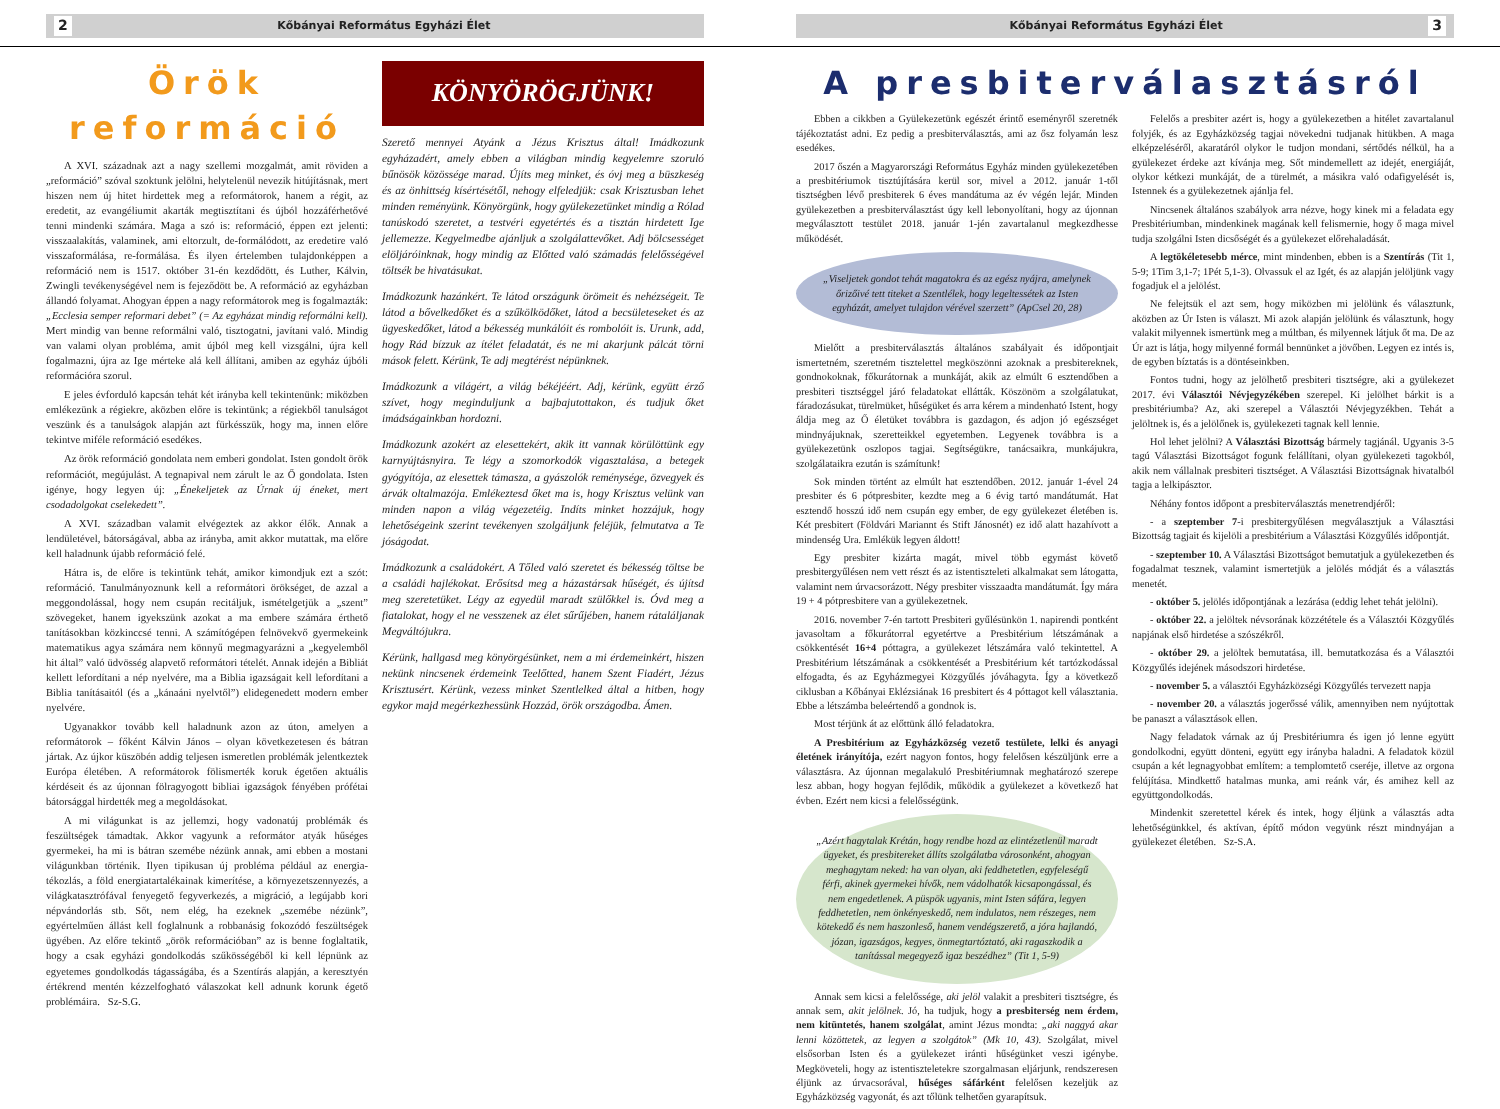2 Kőbányai Református Egyházi Élet
Örök reformáció
A XVI. századnak azt a nagy szellemi mozgalmát, amit röviden a „reformáció” szóval szoktunk jelölni, helytelenül nevezik hitújításnak, mert hiszen nem új hitet hirdettek meg a reformátorok, hanem a régit, az eredetit, az evangéliumit akarták megtisztítani és újból hozzáférhetővé tenni mindenki számára. Maga a szó is: reformáció, éppen ezt jelenti: visszaalakítás, valaminek, ami eltorzult, de-formálódott, az eredetire való visszaformálása, re-formálása. És ilyen értelemben tulajdonképpen a reformáció nem is 1517. október 31-én kezdődött, és Luther, Kálvin, Zwingli tevékenységével nem is fejeződött be. A reformáció az egyházban állandó folyamat. Ahogyan éppen a nagy reformátorok meg is fogalmazták: „Ecclesia semper reformari debet” (= Az egyházat mindig reformálni kell). Mert mindig van benne reformálni való, tisztogatni, javítani való. Mindig van valami olyan probléma, amit újból meg kell vizsgálni, újra kell fogalmazni, újra az Ige mérteke alá kell állítani, amiben az egyház újbóli reformációra szorul.
E jeles évforduló kapcsán tehát két irányba kell tekintenünk: miközben emlékezünk a régiekre, aközben előre is tekintünk; a régiekből tanulságot veszünk és a tanulságok alapján azt fürkésszük, hogy ma, innen előre tekintve miféle reformáció esedékes.
Az örök reformáció gondolata nem emberi gondolat. Isten gondolt örök reformációt, megújulást. A tegnapival nem zárult le az Ő gondolata. Isten igénye, hogy legyen új: „Énekeljetek az Úrnak új éneket, mert csodadolgokat cselekedett”.
A XVI. században valamit elvégeztek az akkor élők. Annak a lendületével, bátorságával, abba az irányba, amit akkor mutattak, ma előre kell haladnunk újabb reformáció felé.
Hátra is, de előre is tekintünk tehát, amikor kimondjuk ezt a szót: reformáció. Tanulmányoznunk kell a reformátori örökséget, de azzal a meggondolással, hogy nem csupán recitáljuk, ismételgetjük a „szent” szövegeket, hanem igyekszünk azokat a ma embere számára érthető tanításokban közkinccsé tenni. A számítógépen felnövekvő gyermekeink matematikus agya számára nem könnyű megmagyarázni a „kegyelemből hit által” való üdvösség alapvető reformátori tételét. Annak idején a Bibliát kellett lefordítani a nép nyelvére, ma a Biblia igazságait kell lefordítani a Biblia tanításaitól (és a „kánaáni nyelvtől”) elidegenedett modern ember nyelvére.
Ugyanakkor tovább kell haladnunk azon az úton, amelyen a reformátorok – főként Kálvin János – olyan következetesen és bátran jártak. Az újkor küszöbén addig teljesen ismeretlen problémák jelentkeztek Európa életében. A reformátorok fölismerték koruk égetően aktuális kérdéseit és az újonnan fölragyogott bibliai igazságok fényében prófétai bátorsággal hirdették meg a megoldásokat.
A mi világunkat is az jellemzi, hogy vadonatúj problémák és feszültségek támadtak. Akkor vagyunk a reformátor atyák hűséges gyermekei, ha mi is bátran szemébe nézünk annak, ami ebben a mostani világunkban történik. Ilyen tipikusan új probléma például az energia-tékozlás, a föld energiatartalékainak kimerítése, a környezetszennyezés, a világkatasztrófával fenyegető fegyverkezés, a migráció, a legújabb kori népvándorlás stb. Sőt, nem elég, ha ezeknek „szemébe nézünk”, egyértelműen állást kell foglalnunk a robbanásig fokozódó feszültségek ügyében. Az előre tekintő „örök reformációban” az is benne foglaltatik, hogy a csak egyházi gondolkodás szűkösségéből ki kell lépnünk az egyetemes gondolkodás tágasságába, és a Szentírás alapján, a keresztyén értékrend mentén kézzelfogható válaszokat kell adnunk korunk égető problémáira. Sz-S.G.
KÖNYÖRÖGJÜNK!
Szerető mennyei Atyánk a Jézus Krisztus által! Imádkozunk egyházadért, amely ebben a világban mindig kegyelemre szoruló bűnösök közössége marad. Újíts meg minket, és óvj meg a büszkeség és az önhittség kísértésétől, nehogy elfeledjük: csak Krisztusban lehet minden reményünk. Könyörgünk, hogy gyülekezetünket mindig a Rólad tanúskodó szeretet, a testvéri egyetértés és a tisztán hirdetett Ige jellemezze. Kegyelmedbe ajánljuk a szolgálattevőket. Adj bölcsességet elöljáróinknak, hogy mindig az Előtted való számadás felelősségével töltsék be hivatásukat.
Imádkozunk hazánkért. Te látod országunk örömeit és nehézségeit. Te látod a bővelkedőket és a szűkölködőket, látod a becsületeseket és az ügyeskedőket, látod a békesség munkálóit és rombolóit is. Urunk, add, hogy Rád bízzuk az ítélet feladatát, és ne mi akarjunk pálcát törni mások felett. Kérünk, Te adj megtérést népünknek.
Imádkozunk a világért, a világ békéjéért. Adj, kérünk, együtt érző szívet, hogy meginduljunk a bajbajutottakon, és tudjuk őket imádságainkban hordozni.
Imádkozunk azokért az elesettekért, akik itt vannak körülöttünk egy karnyújtásnyira. Te légy a szomorkodók vigasztalása, a betegek gyógyítója, az elesettek támasza, a gyászolók reménysége, özvegyek és árvák oltalmazója. Emlékeztesd őket ma is, hogy Krisztus velünk van minden napon a világ végezetéig. Indíts minket hozzájuk, hogy lehetőségeink szerint tevékenyen szolgáljunk feléjük, felmutatva a Te jóságodat.
Imádkozunk a családokért. A Tőled való szeretet és békesség töltse be a családi hajlékokat. Erősítsd meg a házastársak hűségét, és újítsd meg szeretetüket. Légy az egyedül maradt szülőkkel is. Óvd meg a fiatalokat, hogy el ne vesszenek az élet sűrűjében, hanem rátaláljanak Megváltójukra.
Kérünk, hallgasd meg könyörgésünket, nem a mi érdemeinkért, hiszen nekünk nincsenek érdemeink Teelőtted, hanem Szent Fiadért, Jézus Krisztusért. Kérünk, vezess minket Szentlelked által a hitben, hogy egykor majd megérkezhessünk Hozzád, örök országodba. Ámen.
Kőbányai Református Egyházi Élet 3
A presbiterválasztásról
Ebben a cikkben a Gyülekezetünk egészét érintő eseményről szeretnék tájékoztatást adni. Ez pedig a presbiterválasztás, ami az ősz folyamán lesz esedékes.
2017 őszén a Magyarországi Református Egyház minden gyülekezetében a presbitériumok tisztújítására kerül sor, mivel a 2012. január 1-től tisztségben lévő presbiterek 6 éves mandátuma az év végén lejár. Minden gyülekezetben a presbiterválasztást úgy kell lebonyolítani, hogy az újonnan megválasztott testület 2018. január 1-jén zavartalanul megkezdhesse működését.
„Viseljetek gondot tehát magatokra és az egész nyájra, amelynek őrizőivé tett titeket a Szentlélek, hogy legeltessétek az Isten egyházát, amelyet tulajdon vérével szerzett” (ApCsel 20, 28)
Mielőtt a presbiterválasztás általános szabályait és időpontjait ismertetném, szeretném tisztelettel megköszönni azoknak a presbitereknek, gondnokoknak, főkurátornak a munkáját, akik az elmúlt 6 esztendőben a presbiteri tisztséggel járó feladatokat ellátták. Köszönöm a szolgálatukat, fáradozásukat, türelmüket, hűségüket és arra kérem a mindenható Istent, hogy áldja meg az Ő életüket továbbra is gazdagon, és adjon jó egészséget mindnyájuknak, szeretteikkel egyetemben. Legyenek továbbra is a gyülekezetünk oszlopos tagjai. Segítségükre, tanácsaikra, munkájukra, szolgálataikra ezután is számítunk!
Sok minden történt az elmúlt hat esztendőben. 2012. január 1-ével 24 presbiter és 6 pótpresbiter, kezdte meg a 6 évig tartó mandátumát. Hat esztendő hosszú idő nem csupán egy ember, de egy gyülekezet életében is. Két presbitert (Földvári Mariannt és Stift Jánosnét) ez idő alatt hazahívott a mindenség Ura. Emlékük legyen áldott!
Egy presbiter kizárta magát, mivel több egymást követő presbitergyűlésen nem vett részt és az istentiszteleti alkalmakat sem látogatta, valamint nem úrvacsorázott. Négy presbiter visszaadta mandátumát. Így mára 19 + 4 pótpresbitere van a gyülekezetnek.
2016. november 7-én tartott Presbiteri gyűlésünkön 1. napirendi pontként javasoltam a főkurátorral egyetértve a Presbitérium létszámának a csökkentését 16+4 póttagra, a gyülekezet létszámára való tekintettel. A Presbitérium létszámának a csökkentését a Presbitérium két tartózkodással elfogadta, és az Egyházmegyei Közgyűlés jóváhagyta. Így a következő ciklusban a Kőbányai Eklézsiának 16 presbitert és 4 póttagot kell választania. Ebbe a létszámba beleértendő a gondnok is.
Most térjünk át az előttünk álló feladatokra.
A Presbitérium az Egyházközség vezető testülete, lelki és anyagi életének irányítója, ezért nagyon fontos, hogy felelősen készüljünk erre a választásra. Az újonnan megalakuló Presbitériumnak meghatározó szerepe lesz abban, hogy hogyan fejlődik, működik a gyülekezet a következő hat évben. Ezért nem kicsi a felelősségünk.
„Azért hagytalak Krétán, hogy rendbe hozd az elintézetlenül maradt ügyeket, és presbitereket állíts szolgálatba városonként, ahogyan meghagytam neked: ha van olyan, aki feddhetetlen, egyfeleségű férfi, akinek gyermekei hívők, nem vádolhatók kicsapongással, és nem engedetlenek. A püspök ugyanis, mint Isten sáfára, legyen feddhetetlen, nem önkényeskedő, nem indulatos, nem részeges, nem kötekedő és nem haszonleső, hanem vendégszerető, a jóra hajlandó, józan, igazságos, kegyes, önmegtartóztató, aki ragaszkodik a tanítással megegyező igaz beszédhez” (Tit 1, 5-9)
Annak sem kicsi a felelőssége, aki jelöl valakit a presbiteri tisztségre, és annak sem, akit jelölnek. Jó, ha tudjuk, hogy a presbiterség nem érdem, nem kitüntetés, hanem szolgálat, amint Jézus mondta: „aki naggyá akar lenni közöttetek, az legyen a szolgátok” (Mk 10, 43). Szolgálat, mivel elsősorban Isten és a gyülekezet iránti hűségünket veszi igénybe. Megköveteli, hogy az istentiszteletekre szorgalmasan eljárjunk, rendszeresen éljünk az úrvacsorával, hűséges sáfárként felelősen kezeljük az Egyházközség vagyonát, és azt tőlünk telhetően gyarapítsuk.
Felelős a presbiter azért is, hogy a gyülekezetben a hitélet zavartalanul folyjék, és az Egyházközség tagjai növekedni tudjanak hitükben. A maga elképzeléséről, akaratáról olykor le tudjon mondani, sértődés nélkül, ha a gyülekezet érdeke azt kívánja meg. Sőt mindemellett az idejét, energiáját, olykor kétkezi munkáját, de a türelmét, a másikra való odafigyelését is, Istennek és a gyülekezetnek ajánlja fel.
Nincsenek általános szabályok arra nézve, hogy kinek mi a feladata egy Presbitériumban, mindenkinek magának kell felismernie, hogy ő maga mivel tudja szolgálni Isten dicsőségét és a gyülekezet előrehaladását.
A legtökéletesebb mérce, mint mindenben, ebben is a Szentírás (Tit 1, 5-9; 1Tim 3,1-7; 1Pét 5,1-3). Olvassuk el az Igét, és az alapján jelöljünk vagy fogadjuk el a jelölést.
Ne felejtsük el azt sem, hogy miközben mi jelölünk és választunk, aközben az Úr Isten is választ. Mi azok alapján jelölünk és választunk, hogy valakit milyennek ismertünk meg a múltban, és milyennek látjuk őt ma. De az Úr azt is látja, hogy milyenné formál bennünket a jövőben. Legyen ez intés is, de egyben bíztatás is a döntéseinkben.
Fontos tudni, hogy az jelölhető presbiteri tisztségre, aki a gyülekezet 2017. évi Választói Névjegyzékében szerepel. Ki jelölhet bárkit is a presbitériumba? Az, aki szerepel a Választói Névjegyzékben. Tehát a jelöltnek is, és a jelölőnek is, gyülekezeti tagnak kell lennie.
Hol lehet jelölni? A Választási Bizottság bármely tagjánál. Ugyanis 3-5 tagú Választási Bizottságot fogunk felállítani, olyan gyülekezeti tagokból, akik nem vállalnak presbiteri tisztséget. A Választási Bizottságnak hivatalból tagja a lelkipásztor.
Néhány fontos időpont a presbiterválasztás menetrendjéről:
- a szeptember 7-i presbitergyűlésen megválasztjuk a Választási Bizottság tagjait és kijelöli a presbitérium a Választási Közgyűlés időpontját.
- szeptember 10. A Választási Bizottságot bemutatjuk a gyülekezetben és fogadalmat tesznek, valamint ismertetjük a jelölés módját és a választás menetét.
- október 5. jelölés időpontjának a lezárása (eddig lehet tehát jelölni).
- október 22. a jelöltek névsorának közzététele és a Választói Közgyűlés napjának első hirdetése a szószékről.
- október 29. a jelöltek bemutatása, ill. bemutatkozása és a Választói Közgyűlés idejének másodszori hirdetése.
- november 5. a választói Egyházközségi Közgyűlés tervezett napja
- november 20. a választás jogerőssé válik, amennyiben nem nyújtottak be panaszt a választások ellen.
Nagy feladatok várnak az új Presbitériumra és igen jó lenne együtt gondolkodni, együtt dönteni, együtt egy irányba haladni. A feladatok közül csupán a két legnagyobbat említem: a templomtető cseréje, illetve az orgona felújítása. Mindkettő hatalmas munka, ami reánk vár, és amihez kell az együttgondolkodás.
Mindenkit szeretettel kérek és intek, hogy éljünk a választás adta lehetőségünkkel, és aktívan, építő módon vegyünk részt mindnyájan a gyülekezet életében. Sz-S.A.